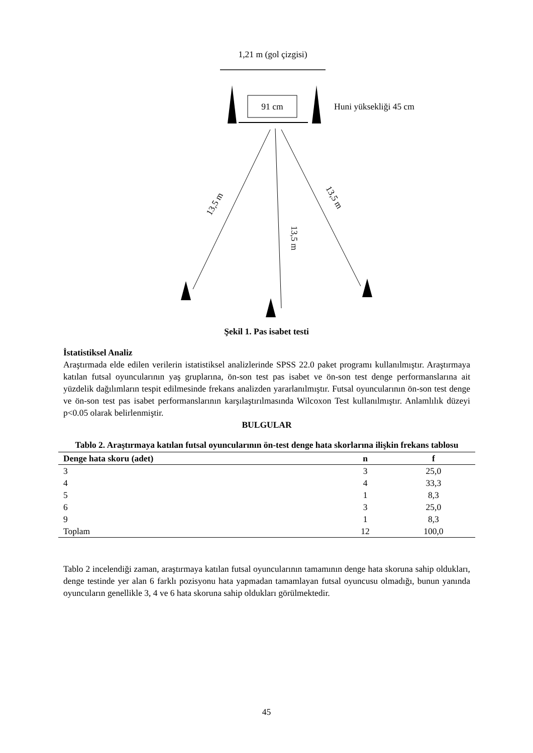1,21 m (gol çizgisi)
91 cm
Huni yüksekliği 45 cm
13,5 m
13,5 m
13,5 m
Şekil 1. Pas isabet testi
İstatistiksel Analiz
Araştırmada elde edilen verilerin istatistiksel analizlerinde SPSS 22.0 paket programı kullanılmıştır. Araştırmaya katılan futsal oyuncularının yaş gruplarına, ön-son test pas isabet ve ön-son test denge performanslarına ait yüzdelik dağılımların tespit edilmesinde frekans analizden yararlanılmıştır. Futsal oyuncularının ön-son test denge ve ön-son test pas isabet performanslarının karşılaştırılmasında Wilcoxon Test kullanılmıştır. Anlamlılık düzeyi p<0.05 olarak belirlenmiştir.
BULGULAR
Tablo 2. Araştırmaya katılan futsal oyuncularının ön-test denge hata skorlarına ilişkin frekans tablosu
| Denge hata skoru (adet) | n | f |
| --- | --- | --- |
| 3 | 3 | 25,0 |
| 4 | 4 | 33,3 |
| 5 | 1 | 8,3 |
| 6 | 3 | 25,0 |
| 9 | 1 | 8,3 |
| Toplam | 12 | 100,0 |
Tablo 2 incelendiği zaman, araştırmaya katılan futsal oyuncularının tamamının denge hata skoruna sahip oldukları, denge testinde yer alan 6 farklı pozisyonu hata yapmadan tamamlayan futsal oyuncusu olmadığı, bunun yanında oyuncuların genellikle 3, 4 ve 6 hata skoruna sahip oldukları görülmektedir.
45